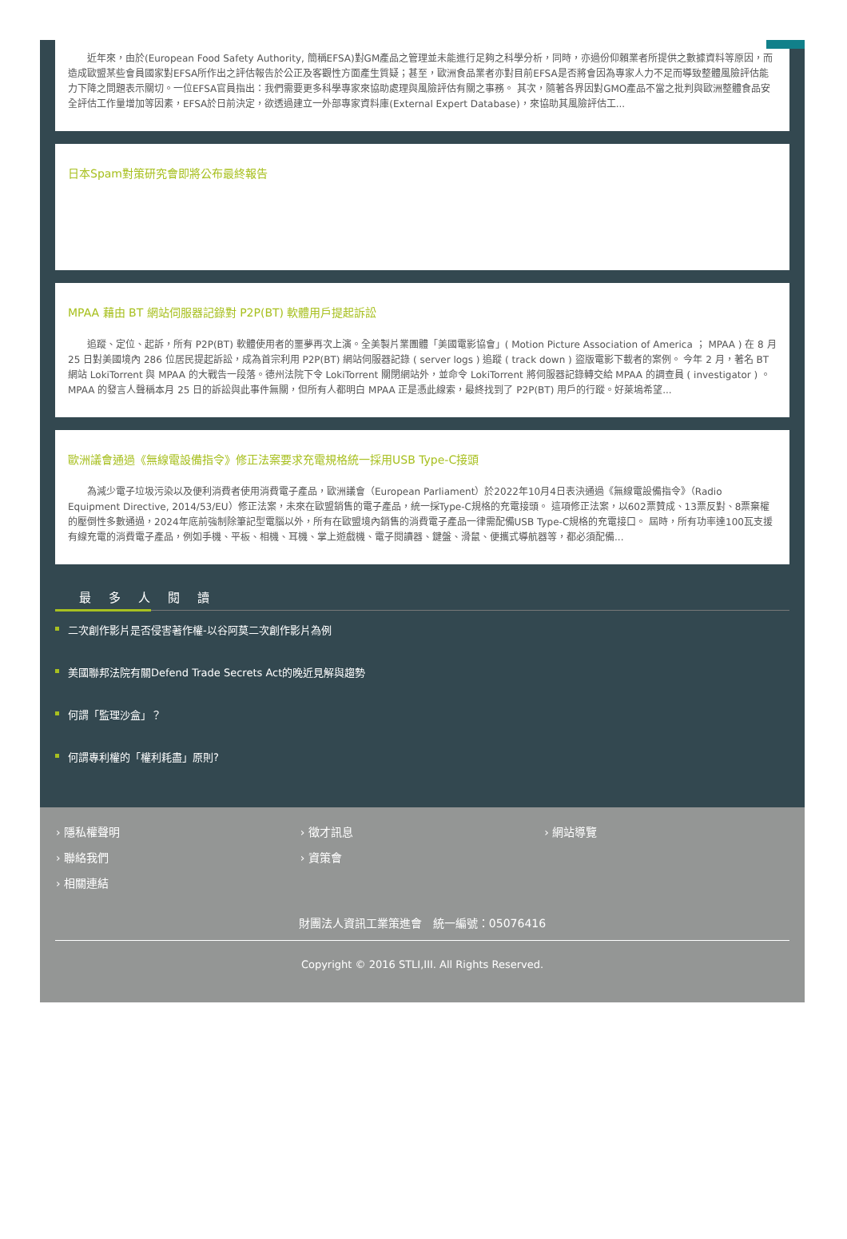近年來，由於(European Food Safety Authority, 簡稱EFSA)對GM產品之管理並未能進行足夠之科學分析，同時，亦過份仰賴業者所提供之數據資料等原因，而造成歐盟某些會員國家對EFSA所作出之評估報告於公正及客觀性方面產生質疑；甚至，歐洲食品業者亦對目前EFSA是否將會因為專家人力不足而導致整體風險評估能力下降之問題表示關切。一位EFSA官員指出：我們需要更多科學專家來協助處理與風險評估有關之事務。 其次，隨著各界因對GMO產品不當之批判與歐洲整體食品安全評估工作量增加等因素，EFSA於日前決定，欲透過建立一外部專家資料庫(External Expert Database)，來協助其風險評估工...
日本Spam對策研究會即將公布最終報告
MPAA 藉由 BT 網站伺服器記錄對 P2P(BT) 軟體用戶提起訴訟
追蹤、定位、起訴，所有 P2P(BT) 軟體使用者的噩夢再次上演。全美製片業團體「美國電影協會」( Motion Picture Association of America ； MPAA ) 在 8 月 25 日對美國境內 286 位居民提起訴訟，成為首宗利用 P2P(BT) 網站伺服器記錄 ( server logs ) 追蹤 ( track down ) 盜版電影下載者的案例。 今年 2 月，著名 BT 網站 LokiTorrent 與 MPAA 的大戰告一段落。德州法院下令 LokiTorrent 關閉網站外，並命令 LokiTorrent 將伺服器記錄轉交給 MPAA 的調查員 ( investigator ) 。 MPAA 的發言人聲稱本月 25 日的訴訟與此事件無關，但所有人都明白 MPAA 正是憑此線索，最終找到了 P2P(BT) 用戶的行蹤。好萊塢希望...
歐洲議會通過《無線電設備指令》修正法案要求充電規格統一採用USB Type-C接頭
為減少電子垃圾污染以及便利消費者使用消費電子產品，歐洲議會（European Parliament）於2022年10月4日表決通過《無線電設備指令》（Radio Equipment Directive, 2014/53/EU）修正法案，未來在歐盟銷售的電子產品，統一採Type-C規格的充電接頭。 這項修正法案，以602票贊成、13票反對、8票棄權的壓倒性多數通過，2024年底前強制除筆記型電腦以外，所有在歐盟境內銷售的消費電子產品一律需配備USB Type-C規格的充電接口。 屆時，所有功率達100瓦支援有線充電的消費電子產品，例如手機、平板、相機、耳機、掌上遊戲機、電子閱讀器、鍵盤、滑鼠、便攜式導航器等，都必須配備...
最多人閱讀
二次創作影片是否侵害著作權-以谷阿莫二次創作影片為例
美國聯邦法院有關Defend Trade Secrets Act的晚近見解與趨勢
何謂「監理沙盒」？
何謂專利權的「權利耗盡」原則?
› 隱私權聲明 › 徵才訊息 › 網站導覽 › 聯絡我們 › 資策會 › 相關連結
財團法人資訊工業策進會　統一編號：05076416
Copyright © 2016 STLI,III. All Rights Reserved.